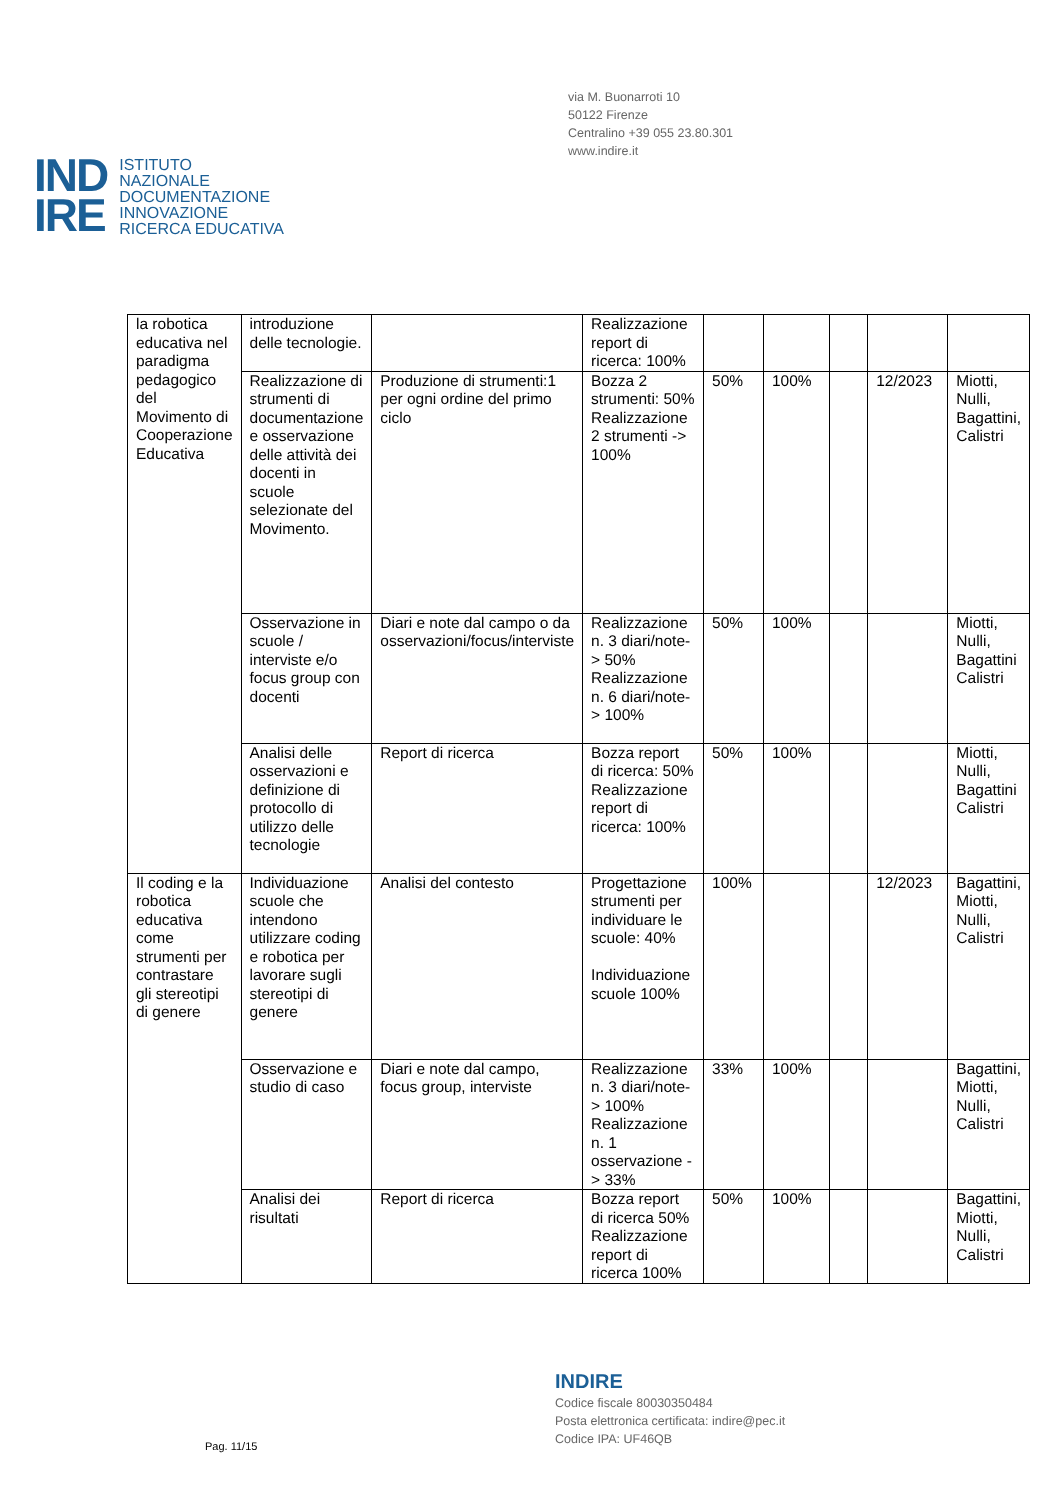via M. Buonarroti 10
50122 Firenze
Centralino +39 055 23.80.301
www.indire.it
IND
IRE
ISTITUTO
NAZIONALE
DOCUMENTAZIONE
INNOVAZIONE
RICERCA EDUCATIVA
| la robotica educativa nel paradigma pedagogico del Movimento di Cooperazione Educativa | introduzione delle tecnologie. | | Realizzazione report di ricerca: 100% | | | | | |
| | Realizzazione di strumenti di documentazione e osservazione delle attività dei docenti in scuole selezionate del Movimento. | Produzione di strumenti:1 per ogni ordine del primo ciclo | Bozza 2 strumenti: 50% Realizzazione 2 strumenti -> 100% | 50% | 100% | | 12/2023 | Miotti, Nulli, Bagattini, Calistri |
| | Osservazione in scuole / interviste e/o focus group con docenti | Diari e note dal campo o da osservazioni/focus/interviste | Realizzazione n. 3 diari/note-> 50% Realizzazione n. 6 diari/note-> 100% | 50% | 100% | | | Miotti, Nulli, Bagattini Calistri |
| | Analisi delle osservazioni e definizione di protocollo di utilizzo delle tecnologie | Report di ricerca | Bozza report di ricerca: 50% Realizzazione report di ricerca: 100% | 50% | 100% | | | Miotti, Nulli, Bagattini Calistri |
| Il coding e la robotica educativa come strumenti per contrastare gli stereotipi di genere | Individuazione scuole che intendono utilizzare coding e robotica per lavorare sugli stereotipi di genere | Analisi del contesto | Progettazione strumenti per individuare le scuole: 40% Individuazione scuole 100% | 100% | | | 12/2023 | Bagattini, Miotti, Nulli, Calistri |
| | Osservazione e studio di caso | Diari e note dal campo, focus group, interviste | Realizzazione n. 3 diari/note-> 100% Realizzazione n. 1 osservazione -> 33% | 33% | 100% | | | Bagattini, Miotti, Nulli, Calistri |
| | Analisi dei risultati | Report di ricerca | Bozza report di ricerca 50% Realizzazione report di ricerca 100% | 50% | 100% | | | Bagattini, Miotti, Nulli, Calistri |
Pag. 11/15
INDIRE
Codice fiscale 80030350484
Posta elettronica certificata: indire@pec.it
Codice IPA: UF46QB